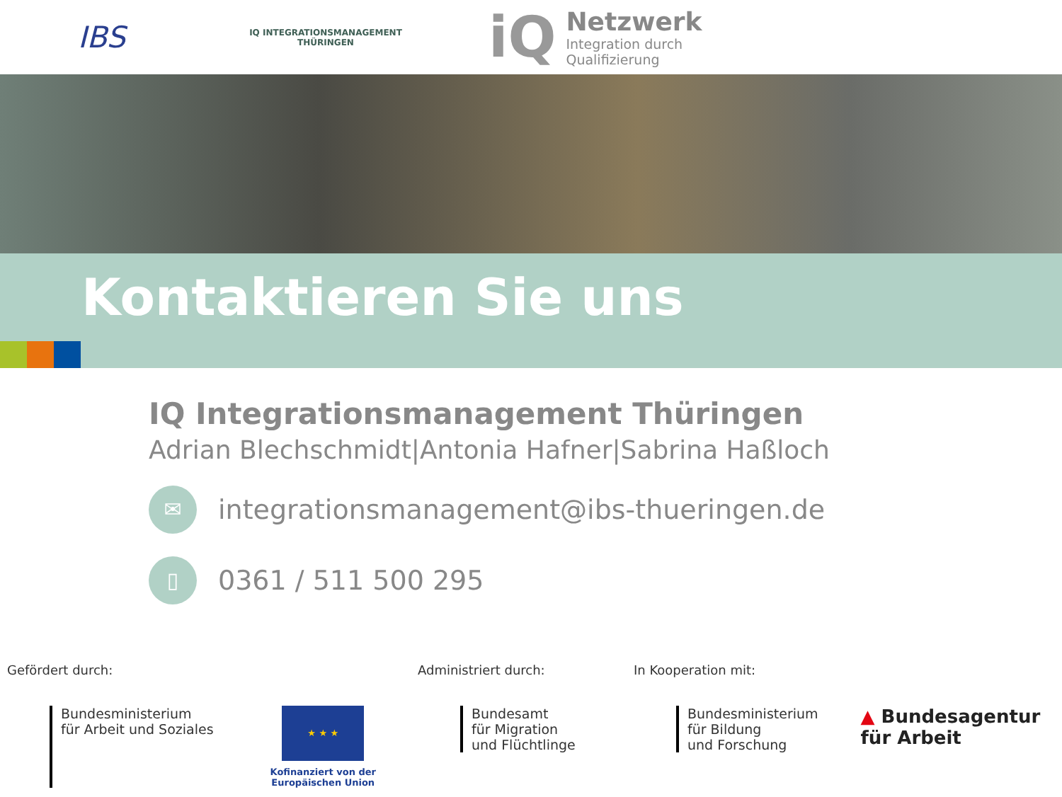IBS
IQ INTEGRATIONSMANAGEMENT
THÜRINGEN
iQ
Netzwerk
Integration durch
Qualifizierung
Kontaktieren Sie uns
IQ Integrationsmanagement Thüringen
Adrian Blechschmidt|Antonia Hafner|Sabrina Haßloch
✉
integrationsmanagement@ibs-thueringen.de
▯
0361 / 511 500 295
Gefördert durch:
Bundesministerium
für Arbeit und Soziales
★ ★ ★
Kofinanziert von der
Europäischen Union
Administriert durch:
Bundesamt
für Migration
und Flüchtlinge
In Kooperation mit:
Bundesministerium
für Bildung
und Forschung
▲ Bundesagentur
für Arbeit